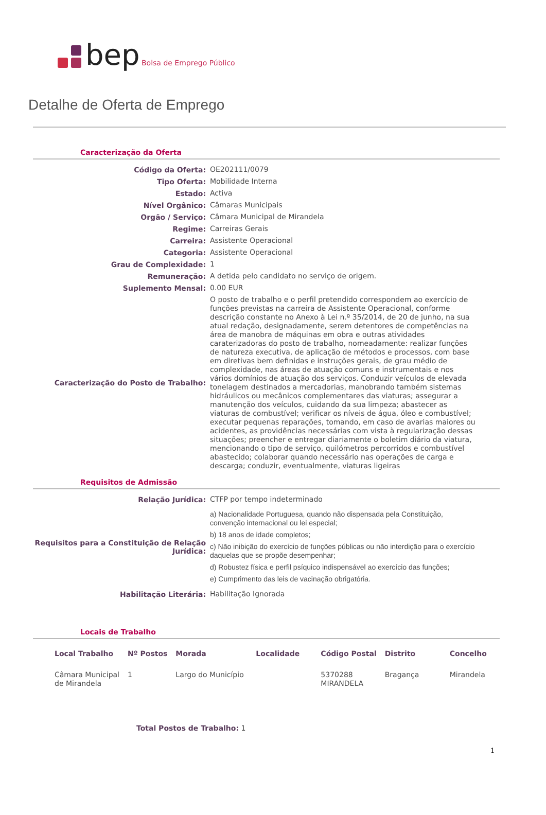bep Bolsa de Emprego Público
Detalhe de Oferta de Emprego
Caracterização da Oferta
| Código da Oferta: | OE202111/0079 |
| Tipo Oferta: | Mobilidade Interna |
| Estado: | Activa |
| Nível Orgânico: | Câmaras Municipais |
| Orgão / Serviço: | Câmara Municipal de Mirandela |
| Regime: | Carreiras Gerais |
| Carreira: | Assistente Operacional |
| Categoria: | Assistente Operacional |
| Grau de Complexidade: | 1 |
| Remuneração: | A detida pelo candidato no serviço de origem. |
| Suplemento Mensal: | 0.00 EUR |
| Caracterização do Posto de Trabalho: | O posto de trabalho e o perfil pretendido correspondem ao exercício de funções previstas na carreira de Assistente Operacional, conforme descrição constante no Anexo à Lei n.º 35/2014, de 20 de junho, na sua atual redação, designadamente, serem detentores de competências na área de manobra de máquinas em obra e outras atividades caraterizadoras do posto de trabalho, nomeadamente: realizar funções de natureza executiva, de aplicação de métodos e processos, com base em diretivas bem definidas e instruções gerais, de grau médio de complexidade, nas áreas de atuação comuns e instrumentais e nos vários domínios de atuação dos serviços. Conduzir veículos de elevada tonelagem destinados a mercadorias, manobrando também sistemas hidráulicos ou mecânicos complementares das viaturas; assegurar a manutenção dos veículos, cuidando da sua limpeza; abastecer as viaturas de combustível; verificar os níveis de água, óleo e combustível; executar pequenas reparações, tomando, em caso de avarias maiores ou acidentes, as providências necessárias com vista à regularização dessas situações; preencher e entregar diariamente o boletim diário da viatura, mencionando o tipo de serviço, quilómetros percorridos e combustível abastecido; colaborar quando necessário nas operações de carga e descarga; conduzir, eventualmente, viaturas ligeiras |
Requisitos de Admissão
| Relação Jurídica: | CTFP por tempo indeterminado |
| Requisitos para a Constituição de Relação Jurídica: | a) Nacionalidade Portuguesa, quando não dispensada pela Constituição, convenção internacional ou lei especial; b) 18 anos de idade completos; c) Não inibição do exercício de funções públicas ou não interdição para o exercício daquelas que se propõe desempenhar; d) Robustez física e perfil psíquico indispensável ao exercício das funções; e) Cumprimento das leis de vacinação obrigatória. |
| Habilitação Literária: | Habilitação Ignorada |
Locais de Trabalho
| Local Trabalho | Nº Postos | Morada | Localidade | Código Postal | Distrito | Concelho |
| --- | --- | --- | --- | --- | --- | --- |
| Câmara Municipal de Mirandela | 1 | Largo do Município | | 5370288 MIRANDELA | Bragança | Mirandela |
Total Postos de Trabalho: 1
1